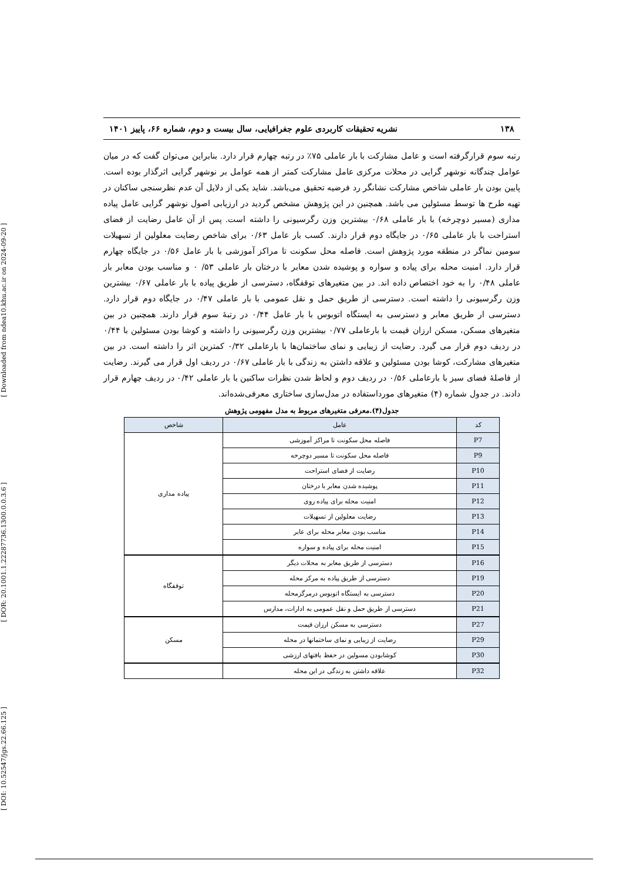[ DOI: 10.52547/jgs.22.66.125 ] [ DOR: 20.1001.1.22287736.1300.0.0.3.6 ] [ Downloaded from ndea10.khu.ac.ir on 2024-09-20 ]
۱۳۸ نشریه تحقیقات کاربردی علوم جغرافیایی، سال بیست و دوم، شماره ۶۶، پاییز ۱۴۰۱
رتبه سوم قرارگرفته است و عامل مشارکت با بار عاملی ۷۵٪ در رتبه چهارم قرار دارد. بنابراین می‌توان گفت که در میان عوامل چندگانه نوشهر گرایی در محلات مرکزی عامل مشارکت کمتر از همه عوامل بر نوشهر گرایی اثرگذار بوده است. پایین بودن بار عاملی شاخص مشارکت نشانگر رد فرضیه تحقیق می‌باشد. شاید یکی از دلایل آن عدم نظرسنجی ساکنان در تهیه طرح ها توسط مسئولین می باشد. همچنین در این پژوهش مشخص گردید در ارزیابی اصول نوشهر گرایی عامل پیاده مداری (مسیر دوچرخه) با بار عاملی ۰/۶۸ بیشترین وزن رگرسیونی را داشته است. پس از آن عامل رضایت از فضای استراحت با بار عاملی ۰/۶۵ در جایگاه دوم قرار دارند. کسب بار عامل ۰/۶۳ برای شاخص رضایت معلولین از تسهیلات سومین نماگر در منطقه مورد پژوهش است. فاصله محل سکونت تا مراکز آموزشی با بار عامل ۰/۵۶ در جایگاه چهارم قرار دارد. امنیت محله برای پیاده و سواره و پوشیده شدن معابر با درختان بار عاملی ۵۳/ ۰ و مناسب بودن معابر بار عاملی ۰/۴۸ را به خود اختصاص داده اند. در بین متغیرهای توقفگاه، دسترسی از طریق پیاده با بار عاملی ۰/۶۷ بیشترین وزن رگرسیونی را داشته است. دسترسی از طریق حمل و نقل عمومی با بار عاملی ۰/۴۷ در جایگاه دوم قرار دارد. دسترسی ار طریق معابر و دسترسی به ایستگاه اتوبوس با بار عامل ۰/۴۴ در رتبه‌ٔ سوم قرار دارند. همچنین در بین متغیرهای مسکن، مسکن ارزان قیمت با بارعاملی ۰/۷۷ بیشترین وزن رگرسیونی را داشته و کوشا بودن مسئولین با ۰/۴۴ در ردیف دوم قرار می گیرد. رضایت از زیبایی و نمای ساختمان‌ها با بارعاملی ۰/۳۲ کمترین اثر را داشته است. در بین متغیرهای مشارکت، کوشا بودن مسئولین و علاقه داشتن به زندگی با بار عاملی ۰/۶۷ در ردیف اول قرار می گیرند. رضایت از فاصله‌ٔ فضای سبز با بارعاملی ۰/۵۶ در ردیف دوم و لحاظ شدن نظرات ساکنین با بار عاملی ۰/۴۲ در ردیف چهارم قرار دادند. در جدول شماره (۴) متغیرهای مورداستفاده در مدل‌سازی ساختاری معرفی‌شده‌اند.
جدول(۴).معرفی متغیرهای مربوط به مدل مفهومی پژوهش
| کد | عامل | شاخص |
| --- | --- | --- |
| P7 | فاصله محل سکونت تا مراکز آموزشی | پیاده مداری |
| P9 | فاصله محل سکونت تا مسیر دوچرخه | |
| P10 | رضایت از فضای استراحت | |
| P11 | پوشیده شدن معابر با درختان | |
| P12 | امنیت محله برای پیاده روی | |
| P13 | رضایت معلولین از تسهیلات | |
| P14 | مناسب بودن معابر محله برای عابر | |
| P15 | امنیت محله برای پیاده و سواره | |
| P16 | دسترسی از طریق معابر به محلات دیگر | توقفگاه |
| P19 | دسترسی از طریق پیاده به مرکز محله | |
| P20 | دسترسی به ایستگاه اتوبوس درمرگزمحله | |
| P21 | دسترسی از طریق حمل و نقل عمومی به ادارات، مدارس | |
| P27 | دسترسی به مسکن ارزان قیمت | مسکن |
| P29 | رضایت از زیبایی و نمای ساختمانها در محله | |
| P30 | کوشابودن مسولین در حفظ بافتهای ارزشی | |
| P32 | علاقه داشتن به زندگی در این محله | |